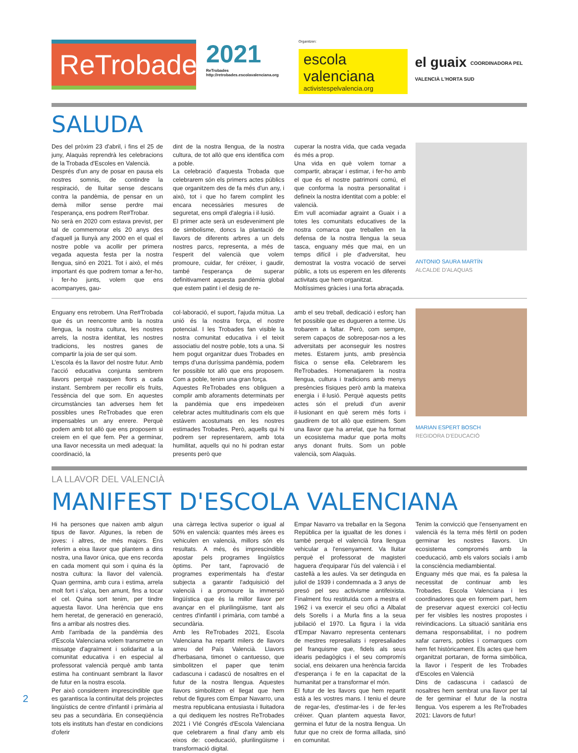ReTrobades
2021
ReTrobades
http://retrobades.escolavalenciana.org
Organitzen:
escola valenciana
activistespelvalencia.org
el guaix COORDINADORA PEL VALENCIÀ L'HORTA SUD
SALUDA
Des del pròxim 23 d'abril, i fins el 25 de juny, Alaquàs reprendrà les celebracions de la Trobada d'Escoles en Valencià.
Després d'un any de posar en pausa els nostres somnis, de contindre la respiració, de lluitar sense descans contra la pandèmia, de pensar en un demà millor sense perdre mai l'esperança, ens podrem Re#Trobar.
No serà en 2020 com estava previst, per tal de commemorar els 20 anys des d'aquell ja llunyà any 2000 en el qual el nostre poble va acollir per primera vegada aquesta festa per la nostra llengua, sinó en 2021. Tot i això, el més important és que podrem tornar a fer-ho, i fer-ho junts, volem que ens acompanyes, gau-
dint de la nostra llengua, de la nostra cultura, de tot allò que ens identifica com a poble.
La celebració d'aquesta Trobada que celebrarem són els primers actes públics que organitzem des de fa més d'un any, i això, tot i que ho farem complint les encara necessàries mesures de seguretat, ens ompli d'alegria i il·lusió.
El primer acte serà un esdeveniment ple de simbolisme, doncs la plantació de llavors de diferents arbres a un dels nostres parcs, representa, a més de l'esperit del valencià que volem promoure, cuidar, fer créixer, i gaudir, també l'esperança de superar definitivament aquesta pandèmia global que estem patint i el desig de re-
cuperar la nostra vida, que cada vegada és més a prop.
Una vida en què volem tornar a compartir, abraçar i estimar, i fer-ho amb el que és el nostre patrimoni comú, el que conforma la nostra personalitat i defineix la nostra identitat com a poble: el valencià.
Em vull acomiadar agraint a Guaix i a totes les comunitats educatives de la nostra comarca que treballen en la defensa de la nostra llengua la seua tasca, enguany més que mai, en un temps difícil i ple d'adversitat, heu demostrat la vostra vocació de servei públic, a tots us esperem en les diferents activitats que hem organitzat.
Moltíssimes gràcies i una forta abraçada.
ANTONIO SAURA MARTÍN
ALCALDE D'ALAQUAS
Enguany ens retrobem. Una Re#Trobada que és un reencontre amb la nostra llengua, la nostra cultura, les nostres arrels, la nostra identitat, les nostres tradicions, les nostres ganes de compartir la joia de ser qui som.
L'escola és la llavor del nostre futur. Amb l'acció educativa conjunta sembrem llavors perquè nasquen flors a cada instant. Sembrem per recollir els fruits, l'essència del que som. En aquestes circumstàncies tan adverses hem fet possibles unes ReTrobades que eren impensables un any enrere. Perquè podem amb tot allò que ens proposem si creiem en el que fem. Per a germinar, una llavor necessita un medi adequat: la coordinació, la
col·laboració, el suport, l'ajuda mútua. La unió és la nostra força, el nostre potencial. I les Trobades fan visible la nostra comunitat educativa i el teixit associatiu del nostre poble, tots a una. Si hem pogut organitzar dues Trobades en temps d'una duríssima pandèmia, podem fer possible tot allò que ens proposem. Com a poble, tenim una gran força.
Aquestes ReTrobades ens obliguen a complir amb aforaments determinats per la pandèmia que ens impedeixen celebrar actes multitudinaris com els que estàvem acostumats en les nostres estimades Trobades. Però, aquells qui hi podrem ser representarem, amb tota humilitat, aquells qui no hi podran estar presents però que
amb el seu treball, dedicació i esforç han fet possible que es dugueren a terme. Us trobarem a faltar. Però, com sempre, serem capaços de sobreposar-nos a les adversitats per aconseguir les nostres metes. Estarem junts, amb presència física o sense ella. Celebrarem les ReTrobades. Homenatjarem la nostra llengua, cultura i tradicions amb menys presències físiques però amb la mateixa energia i il·lusió. Perquè aquests petits actes són el preludi d'un avenir il·lusionant en què serem més forts i gaudirem de tot allò que estimem. Som una llavor que ha arrelat, que ha format un ecosistema madur que porta molts anys donant fruits. Som un poble valencià, som Alaquàs.
MARIAN ESPERT BOSCH
REGIDORA D'EDUCACIÓ
LA LLAVOR DEL VALENCIÀ
MANIFEST D'ESCOLA VALENCIANA
Hi ha persones que naixen amb algun tipus de llavor. Algunes, la reben de joves: i altres, de més majors. Ens referim a eixa llavor que plantem a dins nostra, una llavor única, que ens recorda en cada moment qui som i quina és la nostra cultura: la llavor del valencià. Quan germina, amb cura i estima, arrela molt fort i s'alça, ben amunt, fins a tocar el cel. Quina sort tenim, per tindre aquesta llavor. Una herència que ens hem heretat, de generació en generació, fins a arribar als nostres dies.
Amb l'arribada de la pandèmia des d'Escola Valenciana volem transmetre un missatge d'agraïment i solidaritat a la comunitat educativa i en especial al professorat valencià perquè amb tanta estima ha continuant sembrant la llavor de futur en la nostra escola.
Per això considerem imprescindible que es garantisca la continuïtat dels projectes lingüístics de centre d'infantil i primària al seu pas a secundària. En conseqüència tots els instituts han d'estar en condicions d'oferir
una càrrega lectiva superior o igual al 50% en valencià: quantes més àrees es vehiculen en valencià, millors són els resultats. A més, és imprescindible apostar pels programes lingüístics òptims. Per tant, l'aprovació de programes experimentals ha d'estar subjecta a garantir l'adquisició del valencià i a promoure la immersió lingüística que és la millor llavor per avançar en el plurilingüisme, tant als centres d'infantil i primària, com també a secundària.
Amb les ReTrobades 2021, Escola Valenciana ha repartit milers de llavors arreu del País Valencià. Llavors d'herbasana, timonet o cantuesso, que simbolitzen el paper que tenim cadascuna i cadascú de nosaltres en el futur de la nostra llengua. Aquestes llavors simbolitzen el llegat que hem rebut de figures com Empar Navarro, una mestra republicana entusiasta i lluitadora a qui dediquem les nostres ReTrobades 2021 i VIé Congrés d'Escola Valenciana que celebrarem a final d'any amb els eixos de: coeducació, plurilingüisme i transformació digital.
Empar Navarro va treballar en la Segona República per la igualtat de les dones i també perquè el valencià fora llengua vehicular a l'ensenyament. Va lluitar perquè el professorat de magisteri haguera d'equiparar l'ús del valencià i el castellà a les aules. Va ser detinguda en juliol de 1939 i condemnada a 3 anys de presó pel seu activisme antifeixista. Finalment fou restituïda com a mestra el 1962 i va exercir el seu ofici a Albalat dels Sorells i a Murla fins a la seua jubilació el 1970. La figura i la vida d'Empar Navarro representa centenars de mestres represaliats i represaliades pel franquisme que, fidels als seus idearis pedagògics i el seu compromís social, ens deixaren una herència farcida d'esperança i fe en la capacitat de la humanitat per a transformar el món.
El futur de les llavors que hem repartit està a les vostres mans. I teniu el deure de regar-les, d'estimar-les i de fer-les créixer. Quan plantem aquesta llavor, germina el futur de la nostra llengua. Un futur que no creix de forma aïllada, sinó en comunitat.
Tenim la convicció que l'ensenyament en valencià és la terra més fèrtil on poden germinar les nostres llavors. Un ecosistema compromés amb la coeducació, amb els valors socials i amb la consciència mediambiental.
Enguany més que mai, es fa palesa la necessitat de continuar amb les Trobades. Escola Valenciana i les coordinadores que en formem part, hem de preservar aquest exercici col·lectiu per fer visibles les nostres propostes i reivindicacions. La situació sanitària ens demana responsabilitat, i no podrem xafar carrers, pobles i comarques com hem fet històricament. Els actes que hem organitzat portaran, de forma simbòlica, la llavor i l'esperit de les Trobades d'Escoles en Valencià
Dins de cadascuna i cadascú de nosaltres hem sembrat una llavor per tal de fer germinar el futur de la nostra llengua. Vos esperem a les ReTrobades 2021: Llavors de futur!
2